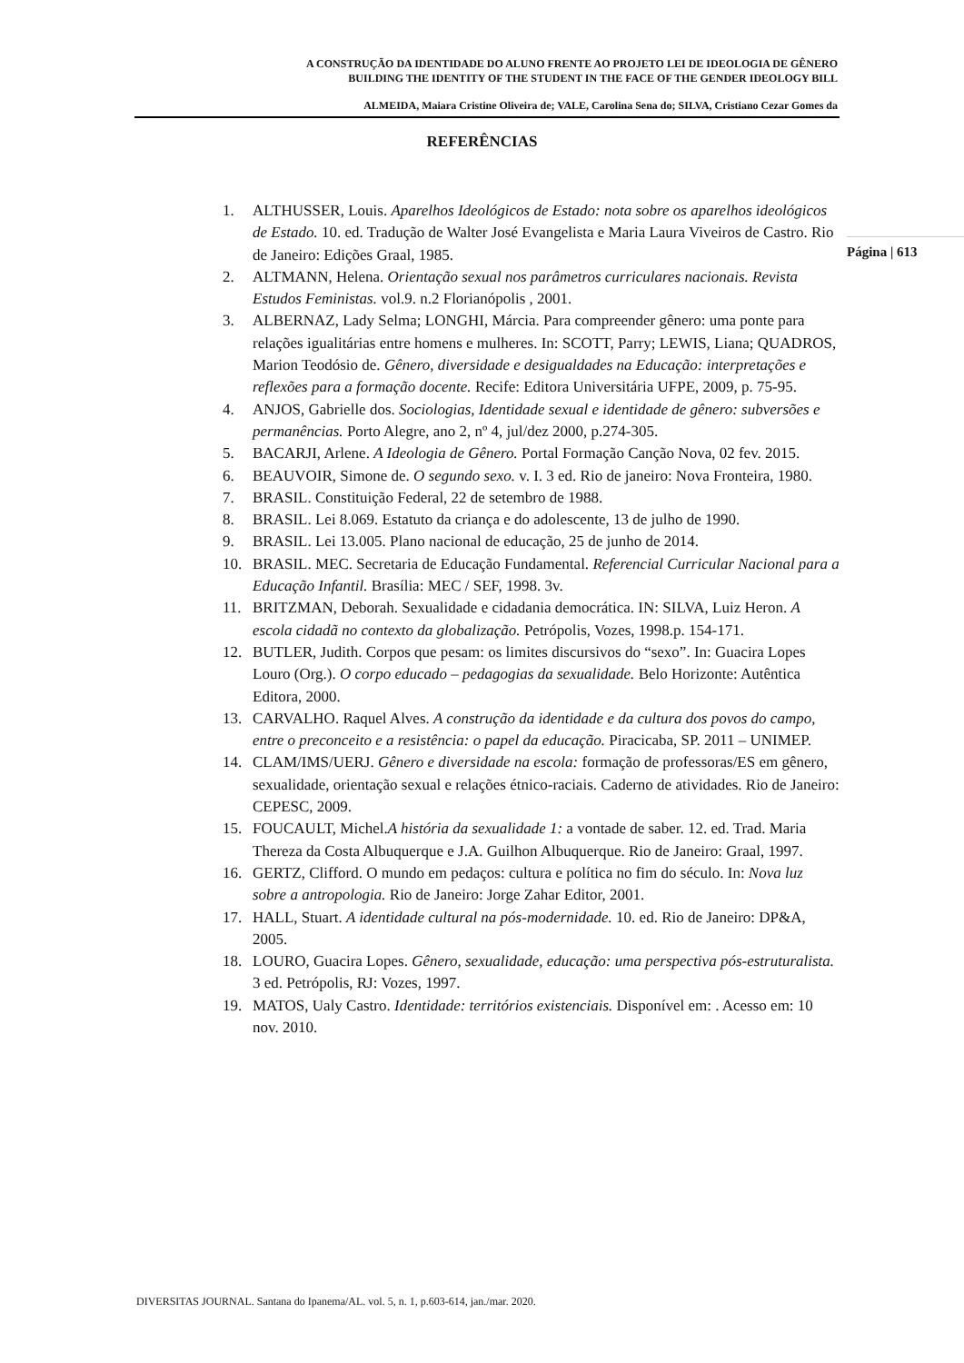A CONSTRUÇÃO DA IDENTIDADE DO ALUNO FRENTE AO PROJETO LEI DE IDEOLOGIA DE GÊNERO
BUILDING THE IDENTITY OF THE STUDENT IN THE FACE OF THE GENDER IDEOLOGY BILL
ALMEIDA, Maiara Cristine Oliveira de; VALE, Carolina Sena do; SILVA, Cristiano Cezar Gomes da
REFERÊNCIAS
Página | 613
1. ALTHUSSER, Louis. Aparelhos Ideológicos de Estado: nota sobre os aparelhos ideológicos de Estado. 10. ed. Tradução de Walter José Evangelista e Maria Laura Viveiros de Castro. Rio de Janeiro: Edições Graal, 1985.
2. ALTMANN, Helena. Orientação sexual nos parâmetros curriculares nacionais. Revista Estudos Feministas. vol.9. n.2 Florianópolis , 2001.
3. ALBERNAZ, Lady Selma; LONGHI, Márcia. Para compreender gênero: uma ponte para relações igualitárias entre homens e mulheres. In: SCOTT, Parry; LEWIS, Liana; QUADROS, Marion Teodósio de. Gênero, diversidade e desigualdades na Educação: interpretações e reflexões para a formação docente. Recife: Editora Universitária UFPE, 2009, p. 75-95.
4. ANJOS, Gabrielle dos. Sociologias, Identidade sexual e identidade de gênero: subversões e permanências. Porto Alegre, ano 2, nº 4, jul/dez 2000, p.274-305.
5. BACARJI, Arlene. A Ideologia de Gênero. Portal Formação Canção Nova, 02 fev. 2015.
6. BEAUVOIR, Simone de. O segundo sexo. v. I. 3 ed. Rio de janeiro: Nova Fronteira, 1980.
7. BRASIL. Constituição Federal, 22 de setembro de 1988.
8. BRASIL. Lei 8.069. Estatuto da criança e do adolescente, 13 de julho de 1990.
9. BRASIL. Lei 13.005. Plano nacional de educação, 25 de junho de 2014.
10. BRASIL. MEC. Secretaria de Educação Fundamental. Referencial Curricular Nacional para a Educação Infantil. Brasília: MEC / SEF, 1998. 3v.
11. BRITZMAN, Deborah. Sexualidade e cidadania democrática. IN: SILVA, Luiz Heron. A escola cidadã no contexto da globalização. Petrópolis, Vozes, 1998.p. 154-171.
12. BUTLER, Judith. Corpos que pesam: os limites discursivos do “sexo”. In: Guacira Lopes Louro (Org.). O corpo educado – pedagogias da sexualidade. Belo Horizonte: Autêntica Editora, 2000.
13. CARVALHO. Raquel Alves. A construção da identidade e da cultura dos povos do campo, entre o preconceito e a resistência: o papel da educação. Piracicaba, SP. 2011 – UNIMEP.
14. CLAM/IMS/UERJ. Gênero e diversidade na escola: formação de professoras/ES em gênero, sexualidade, orientação sexual e relações étnico-raciais. Caderno de atividades. Rio de Janeiro: CEPESC, 2009.
15. FOUCAULT, Michel.A história da sexualidade 1: a vontade de saber. 12. ed. Trad. Maria Thereza da Costa Albuquerque e J.A. Guilhon Albuquerque. Rio de Janeiro: Graal, 1997.
16. GERTZ, Clifford. O mundo em pedaços: cultura e política no fim do século. In: Nova luz sobre a antropologia. Rio de Janeiro: Jorge Zahar Editor, 2001.
17. HALL, Stuart. A identidade cultural na pós-modernidade. 10. ed. Rio de Janeiro: DP&A, 2005.
18. LOURO, Guacira Lopes. Gênero, sexualidade, educação: uma perspectiva pós-estruturalista. 3 ed. Petrópolis, RJ: Vozes, 1997.
19. MATOS, Ualy Castro. Identidade: territórios existenciais. Disponível em: . Acesso em: 10 nov. 2010.
DIVERSITAS JOURNAL. Santana do Ipanema/AL. vol. 5, n. 1, p.603-614, jan./mar. 2020.